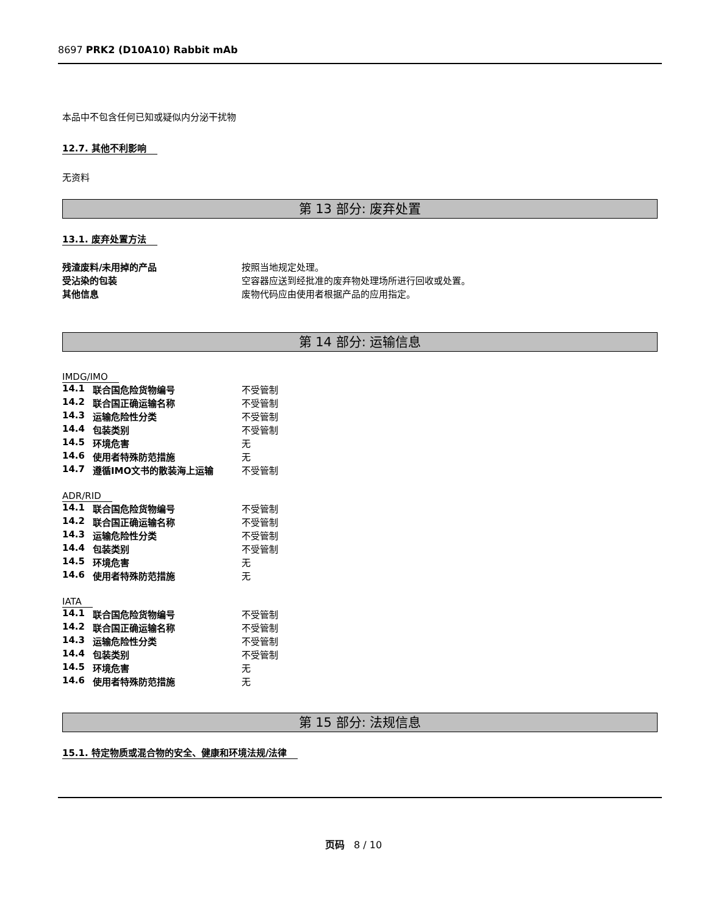8697 PRK2 (D10A10) Rabbit mAb
本品中不包含任何已知或疑似内分泌干扰物
12.7. 其他不利影响
无资料
第 13 部分: 废弃处置
13.1. 废弃处置方法
| 残渣废料/未用掉的产品 | 按照当地规定处理。 |
| 受沾染的包装 | 空容器应送到经批准的废弃物处理场所进行回收或处置。 |
| 其他信息 | 废物代码应由使用者根据产品的应用指定。 |
第 14 部分: 运输信息
IMDG/IMO
| 14.1 | 联合国危险货物编号 | 不受管制 |
| 14.2 | 联合国正确运输名称 | 不受管制 |
| 14.3 | 运输危险性分类 | 不受管制 |
| 14.4 | 包装类别 | 不受管制 |
| 14.5 | 环境危害 | 无 |
| 14.6 | 使用者特殊防范措施 | 无 |
| 14.7 | 遵循IMO文书的散装海上运输 | 不受管制 |
ADR/RID
| 14.1 | 联合国危险货物编号 | 不受管制 |
| 14.2 | 联合国正确运输名称 | 不受管制 |
| 14.3 | 运输危险性分类 | 不受管制 |
| 14.4 | 包装类别 | 不受管制 |
| 14.5 | 环境危害 | 无 |
| 14.6 | 使用者特殊防范措施 | 无 |
IATA
| 14.1 | 联合国危险货物编号 | 不受管制 |
| 14.2 | 联合国正确运输名称 | 不受管制 |
| 14.3 | 运输危险性分类 | 不受管制 |
| 14.4 | 包装类别 | 不受管制 |
| 14.5 | 环境危害 | 无 |
| 14.6 | 使用者特殊防范措施 | 无 |
第 15 部分: 法规信息
15.1. 特定物质或混合物的安全、健康和环境法规/法律
页码 8 / 10